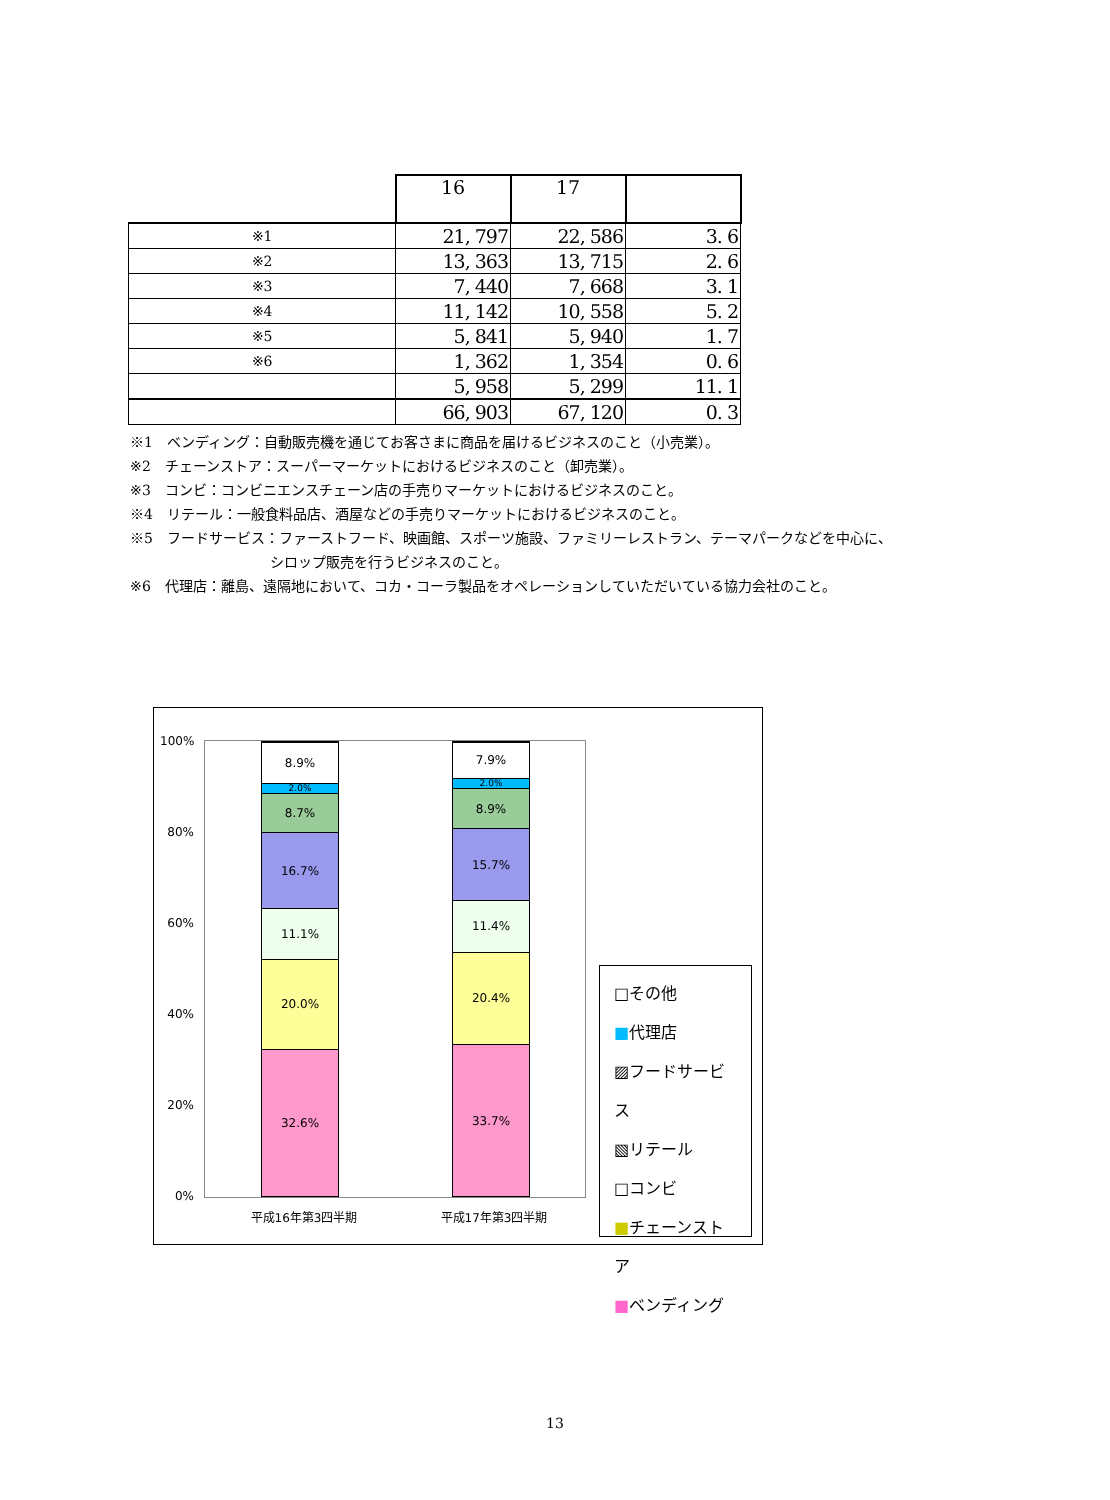| | 16 | 17 | |
| --- | --- | --- | --- |
| ※1 | 21, 797 | 22, 586 | 3. 6 |
| ※2 | 13, 363 | 13, 715 | 2. 6 |
| ※3 | 7, 440 | 7, 668 | 3. 1 |
| ※4 | 11, 142 | 10, 558 | 5. 2 |
| ※5 | 5, 841 | 5, 940 | 1. 7 |
| ※6 | 1, 362 | 1, 354 | 0. 6 |
| | 5, 958 | 5, 299 | 11. 1 |
| | 66, 903 | 67, 120 | 0. 3 |
※1　ベンディング：自動販売機を通じてお客さまに商品を届けるビジネスのこと（小売業）。
※2　チェーンストア：スーパーマーケットにおけるビジネスのこと（卸売業）。
※3　コンビ：コンビニエンスチェーン店の手売りマーケットにおけるビジネスのこと。
※4　リテール：一般食料品店、酒屋などの手売りマーケットにおけるビジネスのこと。
※5　フードサービス：ファーストフード、映画館、スポーツ施設、ファミリーレストラン、テーマパークなどを中心に、
シロップ販売を行うビジネスのこと。
※6　代理店：離島、遠隔地において、コカ・コーラ製品をオペレーションしていただいている協力会社のこと。
100%
80%
60%
40%
20%
0%
32.6%
20.0%
11.1%
16.7%
8.7%
2.0%
8.9%
33.7%
20.4%
11.4%
15.7%
8.9%
2.0%
7.9%
平成16年第3四半期 平成17年第3四半期
□その他
■代理店
▨フードサービス
▧リテール
□コンビ
■チェーンストア
■ベンディング
13